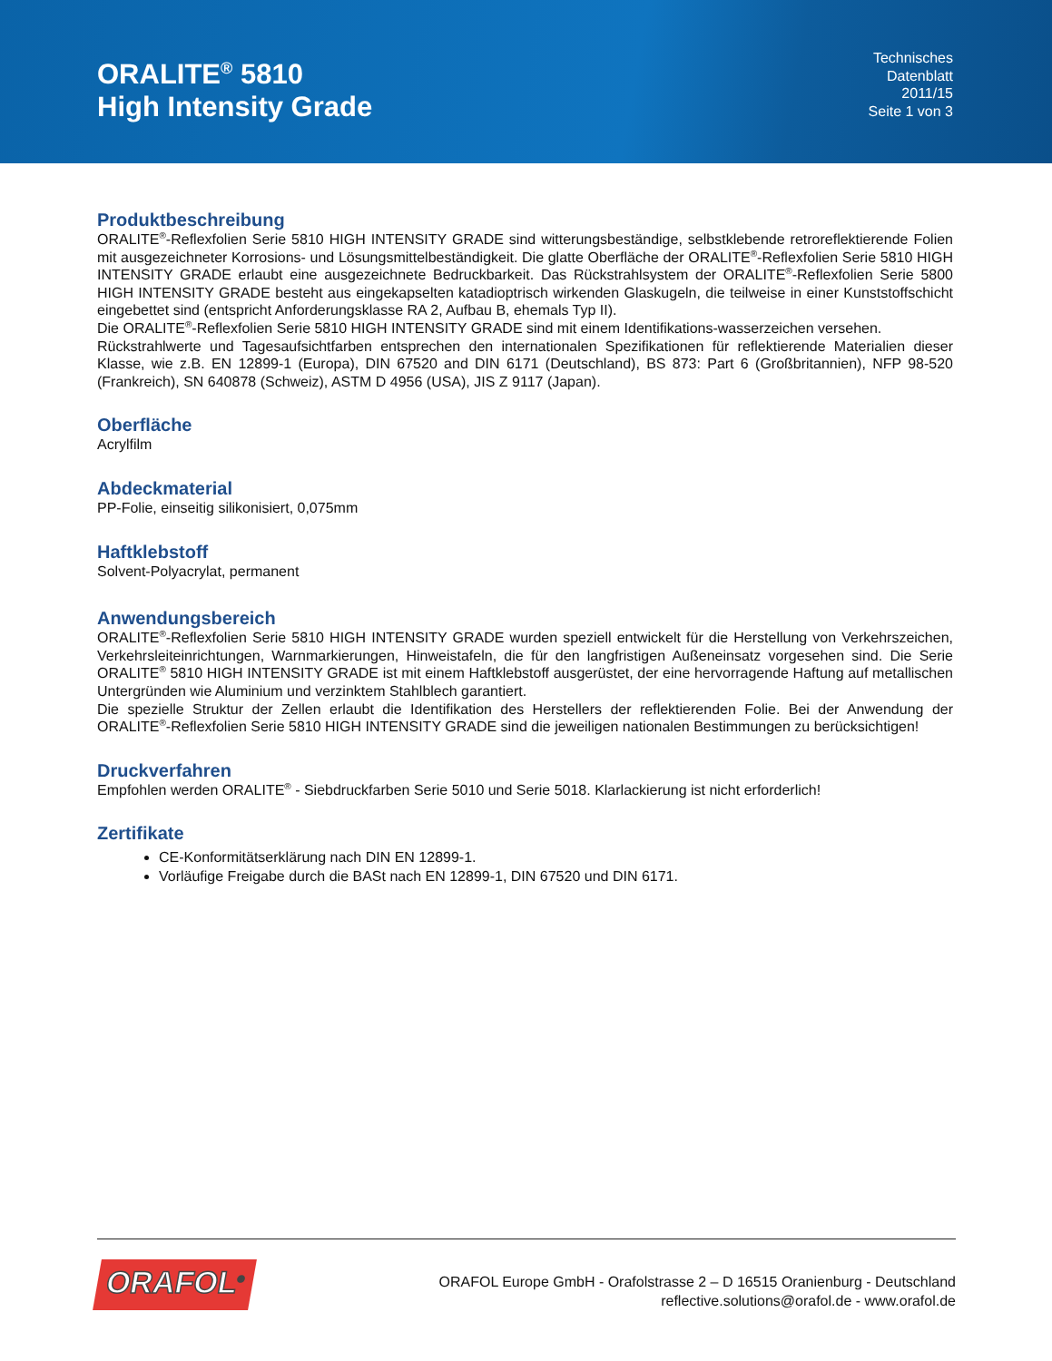ORALITE<sup>®</sup> 5810
High Intensity Grade
Technisches
Datenblatt
2011/15
Seite 1 von 3
Produktbeschreibung
ORALITE<sup>®</sup>-Reflexfolien Serie 5810 HIGH INTENSITY GRADE sind witterungsbeständige, selbstklebende retroreflektierende Folien mit ausgezeichneter Korrosions- und Lösungsmittelbeständigkeit. Die glatte Oberfläche der ORALITE<sup>®</sup>-Reflexfolien Serie 5810 HIGH INTENSITY GRADE erlaubt eine ausgezeichnete Bedruckbarkeit. Das Rückstrahlsystem der ORALITE<sup>®</sup>-Reflexfolien Serie 5800 HIGH INTENSITY GRADE besteht aus eingekapselten katadioptrisch wirkenden Glaskugeln, die teilweise in einer Kunststoffschicht eingebettet sind (entspricht Anforderungsklasse RA 2, Aufbau B, ehemals Typ II).
Die ORALITE<sup>®</sup>-Reflexfolien Serie 5810 HIGH INTENSITY GRADE sind mit einem Identifikations-wasserzeichen versehen.
Rückstrahlwerte und Tagesaufsichtfarben entsprechen den internationalen Spezifikationen für reflektierende Materialien dieser Klasse, wie z.B. EN 12899-1 (Europa), DIN 67520 and DIN 6171 (Deutschland), BS 873: Part 6 (Großbritannien), NFP 98-520 (Frankreich), SN 640878 (Schweiz), ASTM D 4956 (USA), JIS Z 9117 (Japan).
Oberfläche
Acrylfilm
Abdeckmaterial
PP-Folie, einseitig silikonisiert, 0,075mm
Haftklebstoff
Solvent-Polyacrylat, permanent
Anwendungsbereich
ORALITE<sup>®</sup>-Reflexfolien Serie 5810 HIGH INTENSITY GRADE wurden speziell entwickelt für die Herstellung von Verkehrszeichen, Verkehrsleiteinrichtungen, Warnmarkierungen, Hinweistafeln, die für den langfristigen Außeneinsatz vorgesehen sind. Die Serie ORALITE<sup>®</sup> 5810 HIGH INTENSITY GRADE ist mit einem Haftklebstoff ausgerüstet, der eine hervorragende Haftung auf metallischen Untergründen wie Aluminium und verzinktem Stahlblech garantiert.
Die spezielle Struktur der Zellen erlaubt die Identifikation des Herstellers der reflektierenden Folie. Bei der Anwendung der ORALITE<sup>®</sup>-Reflexfolien Serie 5810 HIGH INTENSITY GRADE sind die jeweiligen nationalen Bestimmungen zu berücksichtigen!
Druckverfahren
Empfohlen werden ORALITE<sup>®</sup> - Siebdruckfarben Serie 5010 und Serie 5018. Klarlackierung ist nicht erforderlich!
Zertifikate
CE-Konformitätserklärung nach DIN EN 12899-1.
Vorläufige Freigabe durch die BASt nach EN 12899-1, DIN 67520 und DIN 6171.
ORAFOL<sup>®</sup>
ORAFOL Europe GmbH - Orafolstrasse 2 – D 16515 Oranienburg - Deutschland
reflective.solutions@orafol.de - www.orafol.de